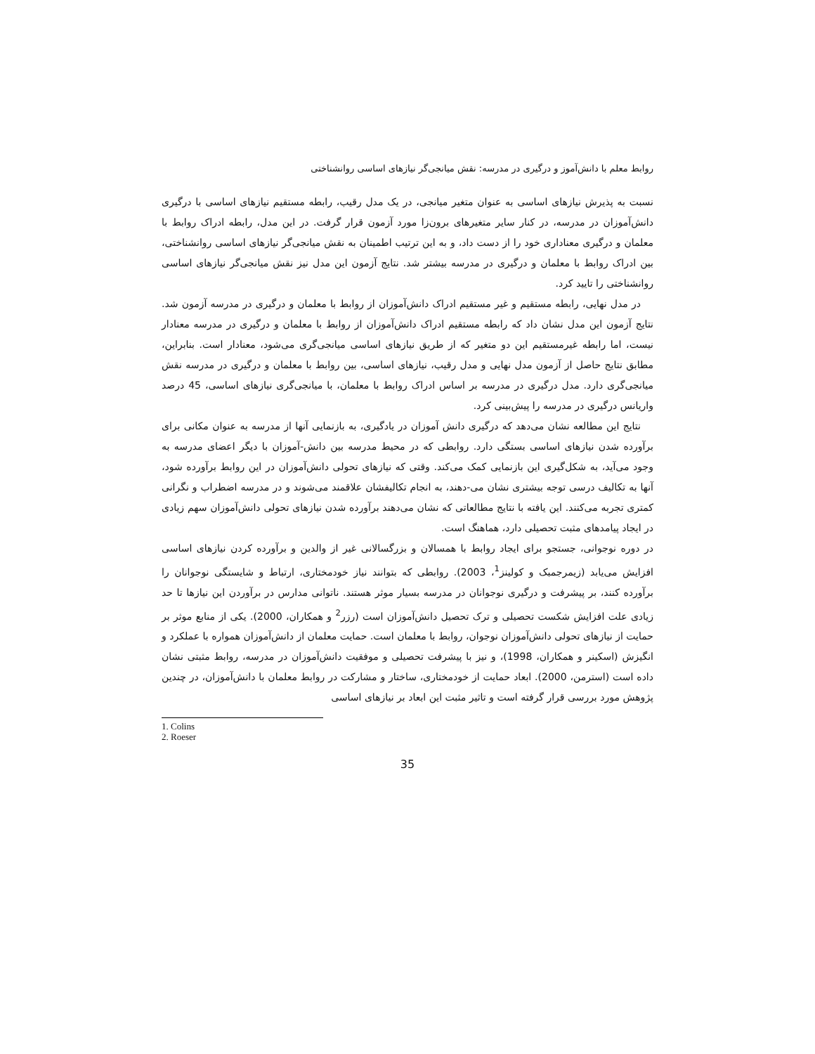روابط معلم با دانش‌آموز و درگیری در مدرسه: نقش میانجی‌گر نیازهای اساسی روانشناختی
نسبت به پذیرش نیازهای اساسی به عنوان متغیر میانجی، در یک مدل رقیب، رابطه مستقیم نیازهای اساسی با درگیری دانش‌آموزان در مدرسه، در کنار سایر متغیرهای برون‌زا مورد آزمون قرار گرفت. در این مدل، رابطه ادراک روابط با معلمان و درگیری معناداری خود را از دست داد، و به این ترتیب اطمینان به نقش میانجی‌گر نیازهای اساسی روانشناختی، بین ادراک روابط با معلمان و درگیری در مدرسه بیشتر شد. نتایج آزمون این مدل نیز نقش میانجی‌گر نیازهای اساسی روانشناختی را تایید کرد.
در مدل نهایی، رابطه مستقیم و غیر مستقیم ادراک دانش‌آموزان از روابط با معلمان و درگیری در مدرسه آزمون شد. نتایج آزمون این مدل نشان داد که رابطه مستقیم ادراک دانش‌آموزان از روابط با معلمان و درگیری در مدرسه معنادار نیست، اما رابطه غیرمستقیم این دو متغیر که از طریق نیازهای اساسی میانجی‌گری می‌شود، معنادار است. بنابراین، مطابق نتایج حاصل از آزمون مدل نهایی و مدل رقیب، نیازهای اساسی، بین روابط با معلمان و درگیری در مدرسه نقش میانجی‌گری دارد. مدل درگیری در مدرسه بر اساس ادراک روابط با معلمان، با میانجی‌گری نیازهای اساسی، 45 درصد واریانس درگیری در مدرسه را پیش‌بینی کرد.
نتایج این مطالعه نشان می‌دهد که درگیری دانش آموزان در یادگیری، به بازنمایی آنها از مدرسه به عنوان مکانی برای برآورده شدن نیازهای اساسی بستگی دارد. روابطی که در محیط مدرسه بین دانش-آموزان با دیگر اعضای مدرسه به وجود می‌آید، به شکل‌گیری این بازنمایی کمک می‌کند. وقتی که نیازهای تحولی دانش‌آموزان در این روابط برآورده شود، آنها به تکالیف درسی توجه بیشتری نشان می-دهند، به انجام تکالیفشان علاقمند می‌شوند و در مدرسه اضطراب و نگرانی کمتری تجربه می‌کنند. این یافته با نتایج مطالعاتی که نشان می‌دهند برآورده شدن نیازهای تحولی دانش‌آموزان سهم زیادی در ایجاد پیامدهای مثبت تحصیلی دارد، هماهنگ است.
در دوره نوجوانی، جستجو برای ایجاد روابط با همسالان و بزرگسالانی غیر از والدین و برآورده کردن نیازهای اساسی افزایش می‌یابد (زیمرجمبک و کولینز<sup>1</sup>، 2003). روابطی که بتوانند نیاز خودمختاری، ارتباط و شایستگی نوجوانان را برآورده کنند، بر پیشرفت و درگیری نوجوانان در مدرسه بسیار موثر هستند. ناتوانی مدارس در برآوردن این نیازها تا حد زیادی علت افزایش شکست تحصیلی و ترک تحصیل دانش‌آموزان است (رزر<sup>2</sup> و همکاران، 2000). یکی از منابع موثر بر حمایت از نیازهای تحولی دانش‌آموزان نوجوان، روابط با معلمان است. حمایت معلمان از دانش‌آموزان همواره با عملکرد و انگیزش (اسکینر و همکاران، 1998)، و نیز با پیشرفت تحصیلی و موفقیت دانش‌آموزان در مدرسه، روابط مثبتی نشان داده است (استرمن، 2000). ابعاد حمایت از خودمختاری، ساختار و مشارکت در روابط معلمان با دانش‌آموزان، در چندین پژوهش مورد بررسی قرار گرفته است و تاثیر مثبت این ابعاد بر نیازهای اساسی
1. Colins
2. Roeser
35